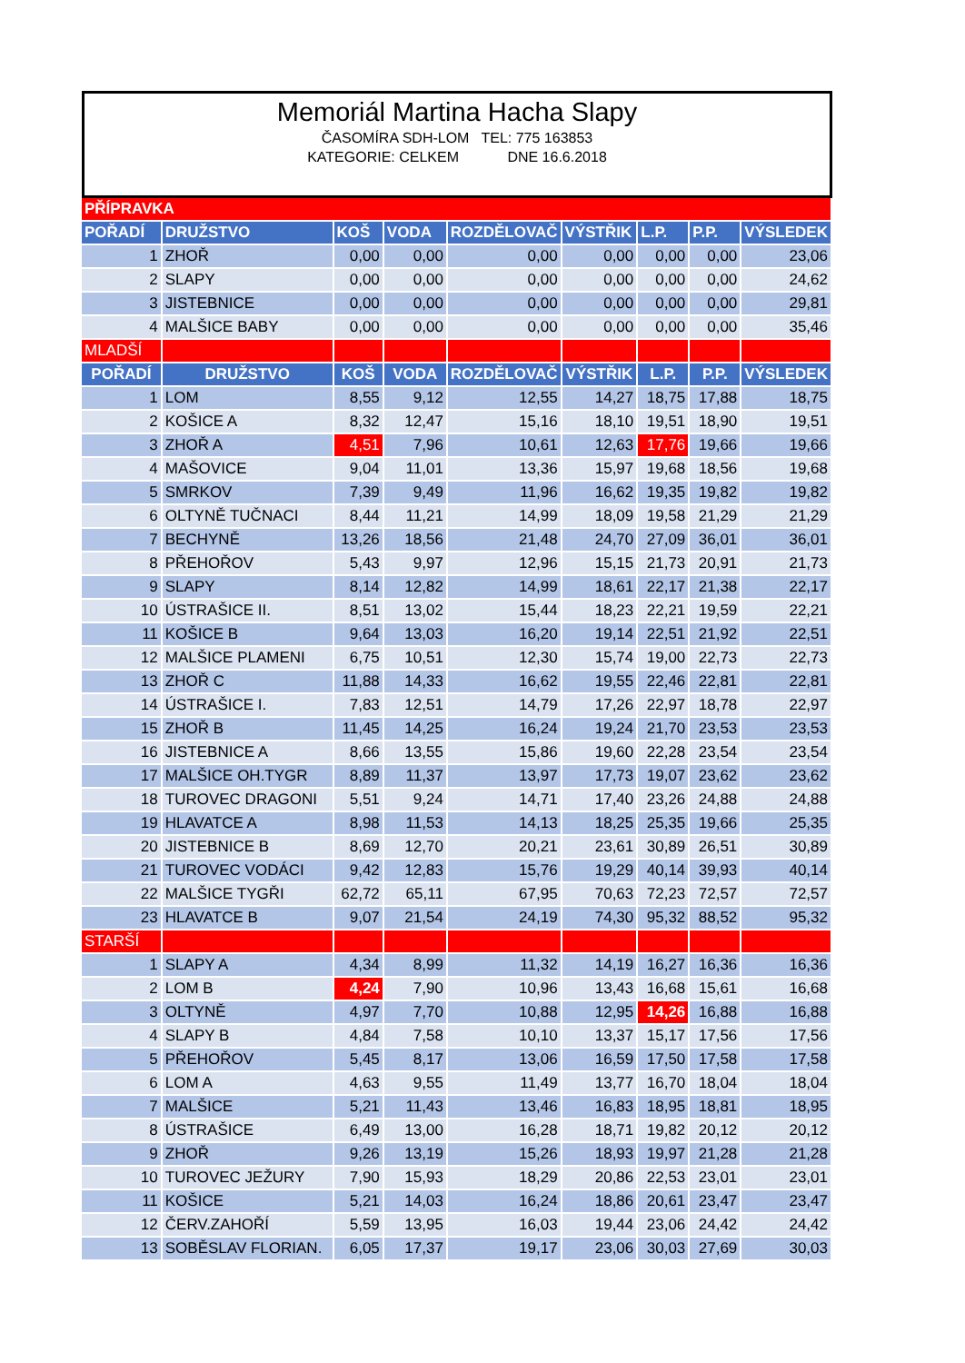Memoriál Martina Hacha Slapy
ČASOMÍRA SDH-LOM TEL: 775 163853
KATEGORIE: CELKEM DNE 16.6.2018
| PŘÍPRAVKA | | | | | | | | |
| POŘADÍ | DRUŽSTVO | KOŠ | VODA | ROZDĚLOVAČ | VÝSTŘIK | L.P. | P.P. | VÝSLEDEK |
| 1 | ZHOŘ | 0,00 | 0,00 | 0,00 | 0,00 | 0,00 | 0,00 | 23,06 |
| 2 | SLAPY | 0,00 | 0,00 | 0,00 | 0,00 | 0,00 | 0,00 | 24,62 |
| 3 | JISTEBNICE | 0,00 | 0,00 | 0,00 | 0,00 | 0,00 | 0,00 | 29,81 |
| 4 | MALŠICE BABY | 0,00 | 0,00 | 0,00 | 0,00 | 0,00 | 0,00 | 35,46 |
| MLADŠÍ | | | | | | | | |
| POŘADÍ | DRUŽSTVO | KOŠ | VODA | ROZDĚLOVAČ | VÝSTŘIK | L.P. | P.P. | VÝSLEDEK |
| 1 | LOM | 8,55 | 9,12 | 12,55 | 14,27 | 18,75 | 17,88 | 18,75 |
| 2 | KOŠICE A | 8,32 | 12,47 | 15,16 | 18,10 | 19,51 | 18,90 | 19,51 |
| 3 | ZHOŘ A | 4,51 | 7,96 | 10,61 | 12,63 | 17,76 | 19,66 | 19,66 |
| 4 | MAŠOVICE | 9,04 | 11,01 | 13,36 | 15,97 | 19,68 | 18,56 | 19,68 |
| 5 | SMRKOV | 7,39 | 9,49 | 11,96 | 16,62 | 19,35 | 19,82 | 19,82 |
| 6 | OLTYNĚ TUČNACI | 8,44 | 11,21 | 14,99 | 18,09 | 19,58 | 21,29 | 21,29 |
| 7 | BECHYNĚ | 13,26 | 18,56 | 21,48 | 24,70 | 27,09 | 36,01 | 36,01 |
| 8 | PŘEHOŘOV | 5,43 | 9,97 | 12,96 | 15,15 | 21,73 | 20,91 | 21,73 |
| 9 | SLAPY | 8,14 | 12,82 | 14,99 | 18,61 | 22,17 | 21,38 | 22,17 |
| 10 | ÚSTRAŠICE II. | 8,51 | 13,02 | 15,44 | 18,23 | 22,21 | 19,59 | 22,21 |
| 11 | KOŠICE B | 9,64 | 13,03 | 16,20 | 19,14 | 22,51 | 21,92 | 22,51 |
| 12 | MALŠICE PLAMENI | 6,75 | 10,51 | 12,30 | 15,74 | 19,00 | 22,73 | 22,73 |
| 13 | ZHOŘ C | 11,88 | 14,33 | 16,62 | 19,55 | 22,46 | 22,81 | 22,81 |
| 14 | ÚSTRAŠICE I. | 7,83 | 12,51 | 14,79 | 17,26 | 22,97 | 18,78 | 22,97 |
| 15 | ZHOŘ B | 11,45 | 14,25 | 16,24 | 19,24 | 21,70 | 23,53 | 23,53 |
| 16 | JISTEBNICE A | 8,66 | 13,55 | 15,86 | 19,60 | 22,28 | 23,54 | 23,54 |
| 17 | MALŠICE OH.TYGR | 8,89 | 11,37 | 13,97 | 17,73 | 19,07 | 23,62 | 23,62 |
| 18 | TUROVEC DRAGONI | 5,51 | 9,24 | 14,71 | 17,40 | 23,26 | 24,88 | 24,88 |
| 19 | HLAVATCE A | 8,98 | 11,53 | 14,13 | 18,25 | 25,35 | 19,66 | 25,35 |
| 20 | JISTEBNICE B | 8,69 | 12,70 | 20,21 | 23,61 | 30,89 | 26,51 | 30,89 |
| 21 | TUROVEC VODÁCI | 9,42 | 12,83 | 15,76 | 19,29 | 40,14 | 39,93 | 40,14 |
| 22 | MALŠICE TYGŘI | 62,72 | 65,11 | 67,95 | 70,63 | 72,23 | 72,57 | 72,57 |
| 23 | HLAVATCE B | 9,07 | 21,54 | 24,19 | 74,30 | 95,32 | 88,52 | 95,32 |
| STARŠÍ | | | | | | | | |
| 1 | SLAPY A | 4,34 | 8,99 | 11,32 | 14,19 | 16,27 | 16,36 | 16,36 |
| 2 | LOM B | 4,24 | 7,90 | 10,96 | 13,43 | 16,68 | 15,61 | 16,68 |
| 3 | OLTYNĚ | 4,97 | 7,70 | 10,88 | 12,95 | 14,26 | 16,88 | 16,88 |
| 4 | SLAPY B | 4,84 | 7,58 | 10,10 | 13,37 | 15,17 | 17,56 | 17,56 |
| 5 | PŘEHOŘOV | 5,45 | 8,17 | 13,06 | 16,59 | 17,50 | 17,58 | 17,58 |
| 6 | LOM A | 4,63 | 9,55 | 11,49 | 13,77 | 16,70 | 18,04 | 18,04 |
| 7 | MALŠICE | 5,21 | 11,43 | 13,46 | 16,83 | 18,95 | 18,81 | 18,95 |
| 8 | ÚSTRAŠICE | 6,49 | 13,00 | 16,28 | 18,71 | 19,82 | 20,12 | 20,12 |
| 9 | ZHOŘ | 9,26 | 13,19 | 15,26 | 18,93 | 19,97 | 21,28 | 21,28 |
| 10 | TUROVEC JEŽURY | 7,90 | 15,93 | 18,29 | 20,86 | 22,53 | 23,01 | 23,01 |
| 11 | KOŠICE | 5,21 | 14,03 | 16,24 | 18,86 | 20,61 | 23,47 | 23,47 |
| 12 | ČERV.ZAHOŘÍ | 5,59 | 13,95 | 16,03 | 19,44 | 23,06 | 24,42 | 24,42 |
| 13 | SOBĚSLAV FLORIAN. | 6,05 | 17,37 | 19,17 | 23,06 | 30,03 | 27,69 | 30,03 |